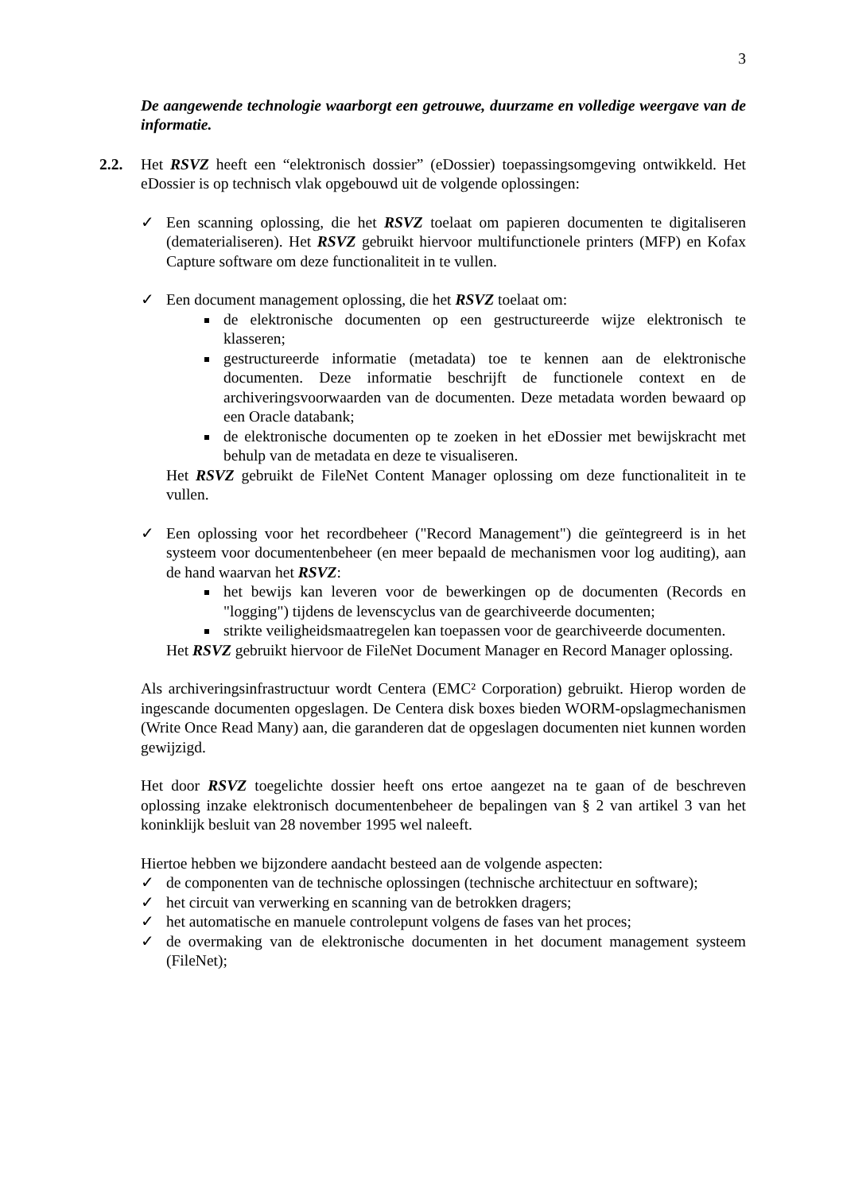3
De aangewende technologie waarborgt een getrouwe, duurzame en volledige weergave van de informatie.
2.2. Het RSVZ heeft een “elektronisch dossier” (eDossier) toepassingsomgeving ontwikkeld. Het eDossier is op technisch vlak opgebouwd uit de volgende oplossingen:
✓ Een scanning oplossing, die het RSVZ toelaat om papieren documenten te digitaliseren (dematerialiseren). Het RSVZ gebruikt hiervoor multifunctionele printers (MFP) en Kofax Capture software om deze functionaliteit in te vullen.
✓ Een document management oplossing, die het RSVZ toelaat om:
de elektronische documenten op een gestructureerde wijze elektronisch te klasseren;
gestructureerde informatie (metadata) toe te kennen aan de elektronische documenten. Deze informatie beschrijft de functionele context en de archiveringsvoorwaarden van de documenten. Deze metadata worden bewaard op een Oracle databank;
de elektronische documenten op te zoeken in het eDossier met bewijskracht met behulp van de metadata en deze te visualiseren.
Het RSVZ gebruikt de FileNet Content Manager oplossing om deze functionaliteit in te vullen.
✓ Een oplossing voor het recordbeheer ("Record Management") die geïntegreerd is in het systeem voor documentenbeheer (en meer bepaald de mechanismen voor log auditing), aan de hand waarvan het RSVZ:
het bewijs kan leveren voor de bewerkingen op de documenten (Records en "logging") tijdens de levenscyclus van de gearchiveerde documenten;
strikte veiligheidsmaatregelen kan toepassen voor de gearchiveerde documenten.
Het RSVZ gebruikt hiervoor de FileNet Document Manager en Record Manager oplossing.
Als archiveringsinfrastructuur wordt Centera (EMC² Corporation) gebruikt. Hierop worden de ingescande documenten opgeslagen. De Centera disk boxes bieden WORM-opslagmechanismen (Write Once Read Many) aan, die garanderen dat de opgeslagen documenten niet kunnen worden gewijzigd.
Het door RSVZ toegelichte dossier heeft ons ertoe aangezet na te gaan of de beschreven oplossing inzake elektronisch documentenbeheer de bepalingen van § 2 van artikel 3 van het koninklijk besluit van 28 november 1995 wel naleeft.
Hiertoe hebben we bijzondere aandacht besteed aan de volgende aspecten:
✓ de componenten van de technische oplossingen (technische architectuur en software);
✓ het circuit van verwerking en scanning van de betrokken dragers;
✓ het automatische en manuele controlepunt volgens de fases van het proces;
✓ de overmaking van de elektronische documenten in het document management systeem (FileNet);